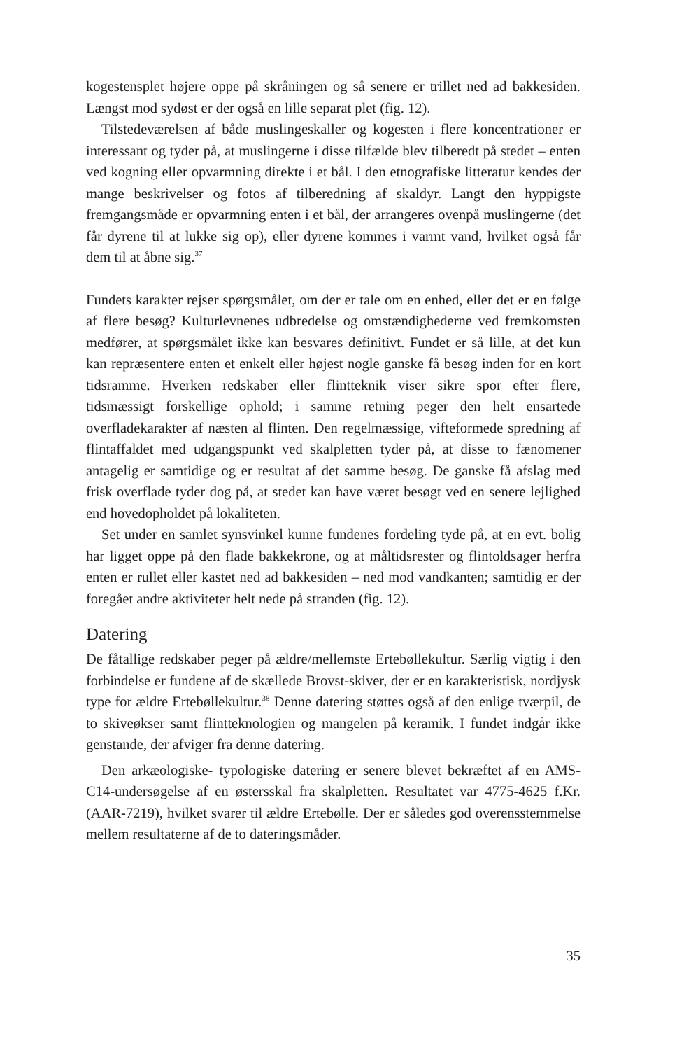kogestensplet højere oppe på skråningen og så senere er trillet ned ad bakkesiden. Længst mod sydøst er der også en lille separat plet (fig. 12).
Tilstedeværelsen af både muslingeskaller og kogesten i flere koncentrationer er interessant og tyder på, at muslingerne i disse tilfælde blev tilberedt på stedet – enten ved kogning eller opvarmning direkte i et bål. I den etnografiske litteratur kendes der mange beskrivelser og fotos af tilberedning af skaldyr. Langt den hyppigste fremgangsmåde er opvarmning enten i et bål, der arrangeres ovenpå muslingerne (det får dyrene til at lukke sig op), eller dyrene kommes i varmt vand, hvilket også får dem til at åbne sig.<sup>37</sup>
Fundets karakter rejser spørgsmålet, om der er tale om en enhed, eller det er en følge af flere besøg? Kulturlevnenes udbredelse og omstændighederne ved fremkomsten medfører, at spørgsmålet ikke kan besvares definitivt. Fundet er så lille, at det kun kan repræsentere enten et enkelt eller højest nogle ganske få besøg inden for en kort tidsramme. Hverken redskaber eller flintteknik viser sikre spor efter flere, tidsmæssigt forskellige ophold; i samme retning peger den helt ensartede overfladekarakter af næsten al flinten. Den regelmæssige, vifteformede spredning af flintaffaldet med udgangspunkt ved skalpletten tyder på, at disse to fænomener antagelig er samtidige og er resultat af det samme besøg. De ganske få afslag med frisk overflade tyder dog på, at stedet kan have været besøgt ved en senere lejlighed end hovedopholdet på lokaliteten.
Set under en samlet synsvinkel kunne fundenes fordeling tyde på, at en evt. bolig har ligget oppe på den flade bakkekrone, og at måltidsrester og flintoldsager herfra enten er rullet eller kastet ned ad bakkesiden – ned mod vandkanten; samtidig er der foregået andre aktiviteter helt nede på stranden (fig. 12).
Datering
De fåtallige redskaber peger på ældre/mellemste Ertebøllekultur. Særlig vigtig i den forbindelse er fundene af de skællede Brovst-skiver, der er en karakteristisk, nordjysk type for ældre Ertebøllekultur.<sup>38</sup> Denne datering støttes også af den enlige tværpil, de to skiveøkser samt flintteknologien og mangelen på keramik. I fundet indgår ikke genstande, der afviger fra denne datering.
Den arkæologiske- typologiske datering er senere blevet bekræftet af en AMS- C14-undersøgelse af en østersskal fra skalpletten. Resultatet var 4775-4625 f.Kr. (AAR-7219), hvilket svarer til ældre Ertebølle. Der er således god overensstemmelse mellem resultaterne af de to dateringsmåder.
35